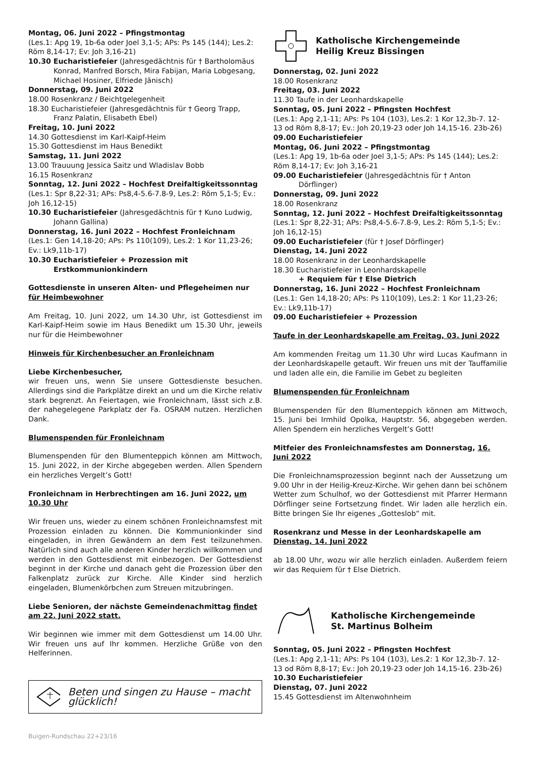Montag, 06. Juni 2022 – Pfingstmontag
(Les.1: Apg 19, 1b-6a oder Joel 3,1-5; APs: Ps 145 (144); Les.2: Röm 8,14-17; Ev: Joh 3,16-21)
10.30 Eucharistiefeier (Jahresgedächtnis für † Bartholomäus
Konrad, Manfred Borsch, Mira Fabijan, Maria Lobgesang, Michael Hosiner, Elfriede Jänisch)
Donnerstag, 09. Juni 2022
18.00 Rosenkranz / Beichtgelegenheit
18.30 Eucharistiefeier (Jahresgedächtnis für † Georg Trapp,
Franz Palatin, Elisabeth Ebel)
Freitag, 10. Juni 2022
14.30 Gottesdienst im Karl-Kaipf-Heim
15.30 Gottesdienst im Haus Benedikt
Samstag, 11. Juni 2022
13.00 Trauuung Jessica Saitz und Wladislav Bobb
16.15 Rosenkranz
Sonntag, 12. Juni 2022 – Hochfest Dreifaltigkeitssonntag
(Les.1: Spr 8,22-31; APs: Ps8,4-5.6-7.8-9, Les.2: Röm 5,1-5; Ev.: Joh 16,12-15)
10.30 Eucharistiefeier (Jahresgedächtnis für † Kuno Ludwig,
Johann Gallina)
Donnerstag, 16. Juni 2022 – Hochfest Fronleichnam
(Les.1: Gen 14,18-20; APs: Ps 110(109), Les.2: 1 Kor 11,23-26; Ev.: Lk9,11b-17)
10.30 Eucharistiefeier + Prozession mit
Erstkommunionkindern
Gottesdienste in unseren Alten- und Pflegeheimen nur für Heimbewohner
Am Freitag, 10. Juni 2022, um 14.30 Uhr, ist Gottesdienst im Karl-Kaipf-Heim sowie im Haus Benedikt um 15.30 Uhr, jeweils nur für die Heimbewohner
Hinweis für Kirchenbesucher an Fronleichnam
Liebe Kirchenbesucher,
wir freuen uns, wenn Sie unsere Gottesdienste besuchen. Allerdings sind die Parkplätze direkt an und um die Kirche relativ stark begrenzt. An Feiertagen, wie Fronleichnam, lässt sich z.B. der nahegelegene Parkplatz der Fa. OSRAM nutzen. Herzlichen Dank.
Blumenspenden für Fronleichnam
Blumenspenden für den Blumenteppich können am Mittwoch, 15. Juni 2022, in der Kirche abgegeben werden. Allen Spendern ein herzliches Vergelt’s Gott!
Fronleichnam in Herbrechtingen am 16. Juni 2022, um 10.30 Uhr
Wir freuen uns, wieder zu einem schönen Fronleichnamsfest mit Prozession einladen zu können. Die Kommunionkinder sind eingeladen, in ihren Gewändern an dem Fest teilzunehmen. Natürlich sind auch alle anderen Kinder herzlich willkommen und werden in den Gottesdienst mit einbezogen. Der Gottesdienst beginnt in der Kirche und danach geht die Prozession über den Falkenplatz zurück zur Kirche. Alle Kinder sind herzlich eingeladen, Blumenkörbchen zum Streuen mitzubringen.
Liebe Senioren, der nächste Gemeindenachmittag findet am 22. Juni 2022 statt.
Wir beginnen wie immer mit dem Gottesdienst um 14.00 Uhr. Wir freuen uns auf Ihr kommen. Herzliche Grüße von den Helferinnen.
Beten und singen zu Hause – macht glücklich!
Katholische Kirchengemeinde
Heilig Kreuz Bissingen
Donnerstag, 02. Juni 2022
18.00 Rosenkranz
Freitag, 03. Juni 2022
11.30 Taufe in der Leonhardskapelle
Sonntag, 05. Juni 2022 – Pfingsten Hochfest
(Les.1: Apg 2,1-11; APs: Ps 104 (103), Les.2: 1 Kor 12,3b-7. 12-13 od Röm 8,8-17; Ev.: Joh 20,19-23 oder Joh 14,15-16. 23b-26)
09.00 Eucharistiefeier
Montag, 06. Juni 2022 – Pfingstmontag
(Les.1: Apg 19, 1b-6a oder Joel 3,1-5; APs: Ps 145 (144); Les.2: Röm 8,14-17; Ev: Joh 3,16-21
09.00 Eucharistiefeier (Jahresgedächtnis für † Anton
Dörflinger)
Donnerstag, 09. Juni 2022
18.00 Rosenkranz
Sonntag, 12. Juni 2022 – Hochfest Dreifaltigkeitssonntag
(Les.1: Spr 8,22-31; APs: Ps8,4-5.6-7.8-9, Les.2: Röm 5,1-5; Ev.: Joh 16,12-15)
09.00 Eucharistiefeier (für † Josef Dörflinger)
Dienstag, 14. Juni 2022
18.00 Rosenkranz in der Leonhardskapelle
18.30 Eucharistiefeier in Leonhardskapelle
+ Requiem für † Else Dietrich
Donnerstag, 16. Juni 2022 – Hochfest Fronleichnam
(Les.1: Gen 14,18-20; APs: Ps 110(109), Les.2: 1 Kor 11,23-26; Ev.: Lk9,11b-17)
09.00 Eucharistiefeier + Prozession
Taufe in der Leonhardskapelle am Freitag, 03. Juni 2022
Am kommenden Freitag um 11.30 Uhr wird Lucas Kaufmann in der Leonhardskapelle getauft. Wir freuen uns mit der Tauffamilie und laden alle ein, die Familie im Gebet zu begleiten
Blumenspenden für Fronleichnam
Blumenspenden für den Blumenteppich können am Mittwoch, 15. Juni bei Irmhild Opolka, Hauptstr. 56, abgegeben werden. Allen Spendern ein herzliches Vergelt’s Gott!
Mitfeier des Fronleichnamsfestes am Donnerstag, 16. Juni 2022
Die Fronleichnamsprozession beginnt nach der Aussetzung um 9.00 Uhr in der Heilig-Kreuz-Kirche. Wir gehen dann bei schönem Wetter zum Schulhof, wo der Gottesdienst mit Pfarrer Hermann Dörflinger seine Fortsetzung findet. Wir laden alle herzlich ein. Bitte bringen Sie Ihr eigenes „Gotteslob“ mit.
Rosenkranz und Messe in der Leonhardskapelle am Dienstag, 14. Juni 2022
ab 18.00 Uhr, wozu wir alle herzlich einladen. Außerdem feiern wir das Requiem für † Else Dietrich.
Katholische Kirchengemeinde
St. Martinus Bolheim
Sonntag, 05. Juni 2022 – Pfingsten Hochfest
(Les.1: Apg 2,1-11; APs: Ps 104 (103), Les.2: 1 Kor 12,3b-7. 12-13 od Röm 8,8-17; Ev.: Joh 20,19-23 oder Joh 14,15-16. 23b-26)
10.30 Eucharistiefeier
Dienstag, 07. Juni 2022
15.45 Gottesdienst im Altenwohnheim
Buigen-Rundschau 22+23/16